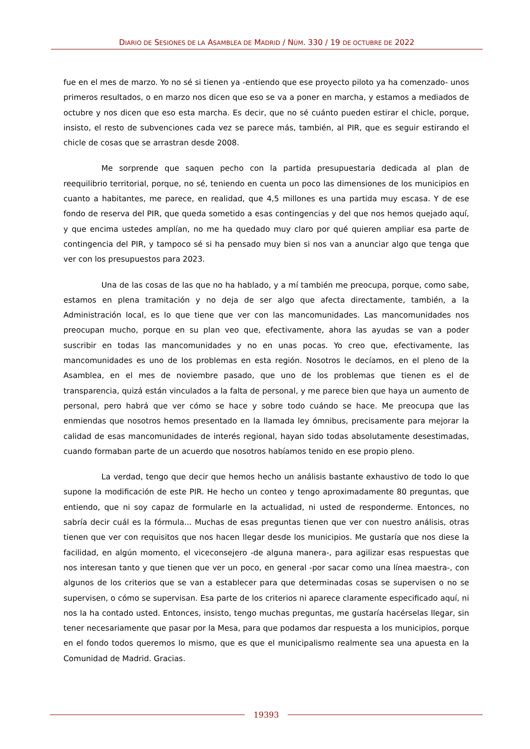DIARIO DE SESIONES DE LA ASAMBLEA DE MADRID / NÚM. 330 / 19 DE OCTUBRE DE 2022
fue en el mes de marzo. Yo no sé si tienen ya -entiendo que ese proyecto piloto ya ha comenzado- unos primeros resultados, o en marzo nos dicen que eso se va a poner en marcha, y estamos a mediados de octubre y nos dicen que eso esta marcha. Es decir, que no sé cuánto pueden estirar el chicle, porque, insisto, el resto de subvenciones cada vez se parece más, también, al PIR, que es seguir estirando el chicle de cosas que se arrastran desde 2008.
Me sorprende que saquen pecho con la partida presupuestaria dedicada al plan de reequilibrio territorial, porque, no sé, teniendo en cuenta un poco las dimensiones de los municipios en cuanto a habitantes, me parece, en realidad, que 4,5 millones es una partida muy escasa. Y de ese fondo de reserva del PIR, que queda sometido a esas contingencias y del que nos hemos quejado aquí, y que encima ustedes amplían, no me ha quedado muy claro por qué quieren ampliar esa parte de contingencia del PIR, y tampoco sé si ha pensado muy bien si nos van a anunciar algo que tenga que ver con los presupuestos para 2023.
Una de las cosas de las que no ha hablado, y a mí también me preocupa, porque, como sabe, estamos en plena tramitación y no deja de ser algo que afecta directamente, también, a la Administración local, es lo que tiene que ver con las mancomunidades. Las mancomunidades nos preocupan mucho, porque en su plan veo que, efectivamente, ahora las ayudas se van a poder suscribir en todas las mancomunidades y no en unas pocas. Yo creo que, efectivamente, las mancomunidades es uno de los problemas en esta región. Nosotros le decíamos, en el pleno de la Asamblea, en el mes de noviembre pasado, que uno de los problemas que tienen es el de transparencia, quizá están vinculados a la falta de personal, y me parece bien que haya un aumento de personal, pero habrá que ver cómo se hace y sobre todo cuándo se hace. Me preocupa que las enmiendas que nosotros hemos presentado en la llamada ley ómnibus, precisamente para mejorar la calidad de esas mancomunidades de interés regional, hayan sido todas absolutamente desestimadas, cuando formaban parte de un acuerdo que nosotros habíamos tenido en ese propio pleno.
La verdad, tengo que decir que hemos hecho un análisis bastante exhaustivo de todo lo que supone la modificación de este PIR. He hecho un conteo y tengo aproximadamente 80 preguntas, que entiendo, que ni soy capaz de formularle en la actualidad, ni usted de responderme. Entonces, no sabría decir cuál es la fórmula... Muchas de esas preguntas tienen que ver con nuestro análisis, otras tienen que ver con requisitos que nos hacen llegar desde los municipios. Me gustaría que nos diese la facilidad, en algún momento, el viceconsejero -de alguna manera-, para agilizar esas respuestas que nos interesan tanto y que tienen que ver un poco, en general -por sacar como una línea maestra-, con algunos de los criterios que se van a establecer para que determinadas cosas se supervisen o no se supervisen, o cómo se supervisan. Esa parte de los criterios ni aparece claramente especificado aquí, ni nos la ha contado usted. Entonces, insisto, tengo muchas preguntas, me gustaría hacérselas llegar, sin tener necesariamente que pasar por la Mesa, para que podamos dar respuesta a los municipios, porque en el fondo todos queremos lo mismo, que es que el municipalismo realmente sea una apuesta en la Comunidad de Madrid. Gracias.
19393